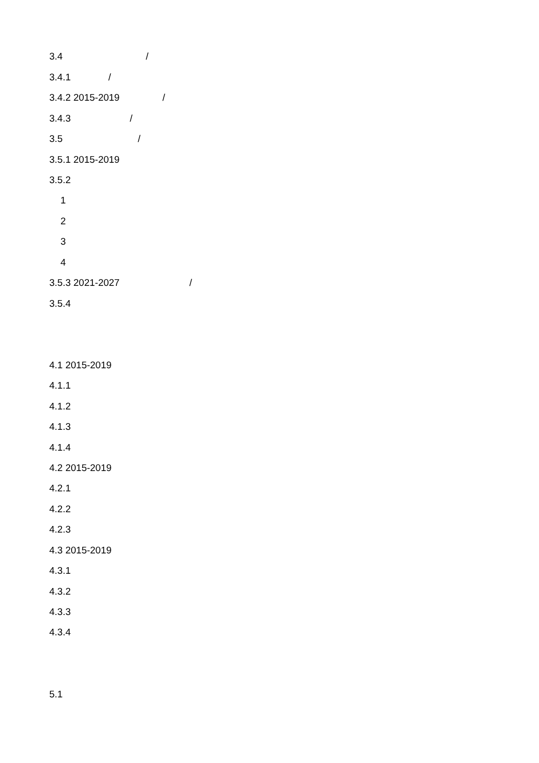3.4 /
3.4.1 /
3.4.2 2015-2019 /
3.4.3 /
3.5 /
3.5.1 2015-2019
3.5.2
1
2
3
4
3.5.3 2021-2027 /
3.5.4
4.1 2015-2019
4.1.1
4.1.2
4.1.3
4.1.4
4.2 2015-2019
4.2.1
4.2.2
4.2.3
4.3 2015-2019
4.3.1
4.3.2
4.3.3
4.3.4
5.1